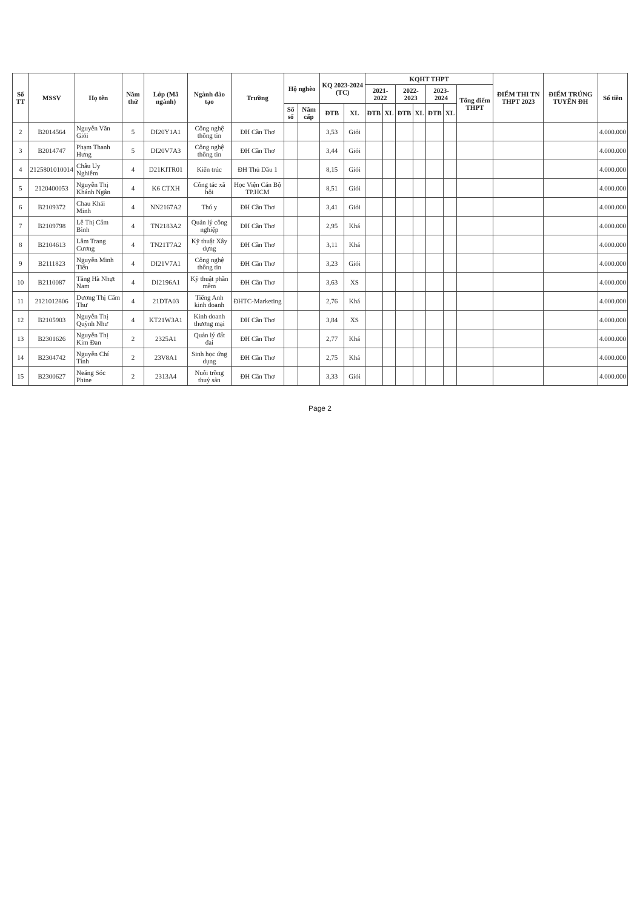| Số TT | MSSV | Họ tên | Năm thứ | Lớp (Mã ngành) | Ngành đào tạo | Trường | Hộ nghèo | | KQ 2023-2024 (TC) | | KQHT THPT | | | | | | | ĐIỂM THI TN THPT 2023 | ĐIỂM TRÚNG TUYỂN ĐH | Số tiền |
| --- | --- | --- | --- | --- | --- | --- | --- | --- | --- | --- | --- | --- | --- | --- | --- | --- | --- | --- | --- | --- |
| | | | | | | | | | | | 2021-2022 | | 2022-2023 | | 2023-2024 | | Tổng điểm THPT | | | |
| | | | | | | | Số sổ | Năm cấp | ĐTB | XL | ĐTB | XL | ĐTB | XL | ĐTB | XL | | | | |
| 2 | B2014564 | Nguyễn Văn Giỏi | 5 | DI20Y1A1 | Công nghệ thông tin | ĐH Cần Thơ | | | 3,53 | Giỏi | | | | | | | | | | 4.000.000 |
| 3 | B2014747 | Phạm Thanh Hưng | 5 | DI20V7A3 | Công nghệ thông tin | ĐH Cần Thơ | | | 3,44 | Giỏi | | | | | | | | | | 4.000.000 |
| 4 | 2125801010014 | Châu Uy Nghiêm | 4 | D21KITR01 | Kiến trúc | ĐH Thủ Dầu 1 | | | 8,15 | Giỏi | | | | | | | | | | 4.000.000 |
| 5 | 2120400053 | Nguyễn Thị Khánh Ngân | 4 | K6 CTXH | Công tác xã hội | Học Viện Cán Bộ TP.HCM | | | 8,51 | Giỏi | | | | | | | | | | 4.000.000 |
| 6 | B2109372 | Chau Khải Minh | 4 | NN2167A2 | Thú y | ĐH Cần Thơ | | | 3,41 | Giỏi | | | | | | | | | | 4.000.000 |
| 7 | B2109798 | Lê Thị Cẩm Bình | 4 | TN2183A2 | Quản lý công nghiệp | ĐH Cần Thơ | | | 2,95 | Khá | | | | | | | | | | 4.000.000 |
| 8 | B2104613 | Lâm Trang Cương | 4 | TN21T7A2 | Kỹ thuật Xây dựng | ĐH Cần Thơ | | | 3,11 | Khá | | | | | | | | | | 4.000.000 |
| 9 | B2111823 | Nguyễn Minh Tiến | 4 | DI21V7A1 | Công nghệ thông tin | ĐH Cần Thơ | | | 3,23 | Giỏi | | | | | | | | | | 4.000.000 |
| 10 | B2110087 | Tăng Hà Nhựt Nam | 4 | DI2196A1 | Kỹ thuật phần mềm | ĐH Cần Thơ | | | 3,63 | XS | | | | | | | | | | 4.000.000 |
| 11 | 2121012806 | Dương Thị Cẩm Thư | 4 | 21DTA03 | Tiếng Anh kinh doanh | ĐHTC-Marketing | | | 2,76 | Khá | | | | | | | | | | 4.000.000 |
| 12 | B2105903 | Nguyễn Thị Quỳnh Như | 4 | KT21W3A1 | Kinh doanh thương mại | ĐH Cần Thơ | | | 3,84 | XS | | | | | | | | | | 4.000.000 |
| 13 | B2301626 | Nguyễn Thị Kim Đan | 2 | 2325A1 | Quản lý đất đai | ĐH Cần Thơ | | | 2,77 | Khá | | | | | | | | | | 4.000.000 |
| 14 | B2304742 | Nguyễn Chí Tính | 2 | 23V8A1 | Sinh học ứng dụng | ĐH Cần Thơ | | | 2,75 | Khá | | | | | | | | | | 4.000.000 |
| 15 | B2300627 | Neáng Sóc Phine | 2 | 2313A4 | Nuôi trồng thuỷ sản | ĐH Cần Thơ | | | 3,33 | Giỏi | | | | | | | | | | 4.000.000 |
Page 2